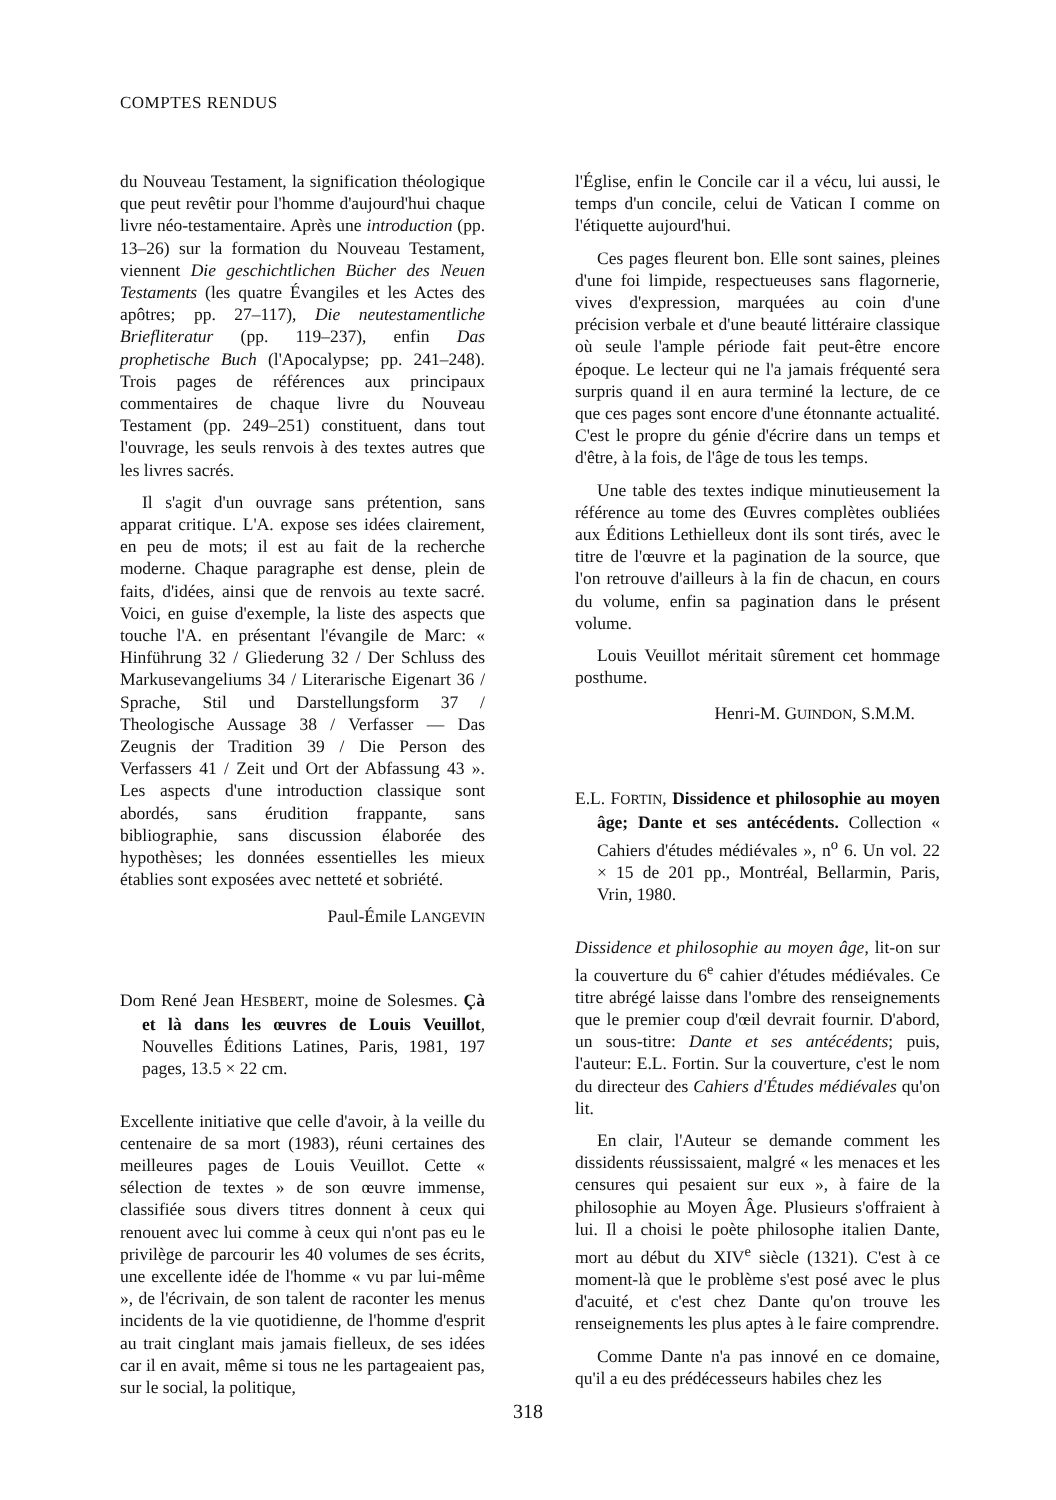COMPTES RENDUS
du Nouveau Testament, la signification théologique que peut revêtir pour l'homme d'aujourd'hui chaque livre néo-testamentaire. Après une introduction (pp. 13–26) sur la formation du Nouveau Testament, viennent Die geschichtlichen Bücher des Neuen Testaments (les quatre Évangiles et les Actes des apôtres; pp. 27–117), Die neutestamentliche Briefliteratur (pp. 119–237), enfin Das prophetische Buch (l'Apocalypse; pp. 241–248). Trois pages de références aux principaux commentaires de chaque livre du Nouveau Testament (pp. 249–251) constituent, dans tout l'ouvrage, les seuls renvois à des textes autres que les livres sacrés.
Il s'agit d'un ouvrage sans prétention, sans apparat critique. L'A. expose ses idées clairement, en peu de mots; il est au fait de la recherche moderne. Chaque paragraphe est dense, plein de faits, d'idées, ainsi que de renvois au texte sacré. Voici, en guise d'exemple, la liste des aspects que touche l'A. en présentant l'évangile de Marc: « Hinführung 32 / Gliederung 32 / Der Schluss des Markusevangeliums 34 / Literarische Eigenart 36 / Sprache, Stil und Darstellungsform 37 / Theologische Aussage 38 / Verfasser — Das Zeugnis der Tradition 39 / Die Person des Verfassers 41 / Zeit und Ort der Abfassung 43 ». Les aspects d'une introduction classique sont abordés, sans érudition frappante, sans bibliographie, sans discussion élaborée des hypothèses; les données essentielles les mieux établies sont exposées avec netteté et sobriété.
Paul-Émile LANGEVIN
Dom René Jean HESBERT, moine de Solesmes. Çà et là dans les œuvres de Louis Veuillot, Nouvelles Éditions Latines, Paris, 1981, 197 pages, 13.5 × 22 cm.
Excellente initiative que celle d'avoir, à la veille du centenaire de sa mort (1983), réuni certaines des meilleures pages de Louis Veuillot. Cette « sélection de textes » de son œuvre immense, classifiée sous divers titres donnent à ceux qui renouent avec lui comme à ceux qui n'ont pas eu le privilège de parcourir les 40 volumes de ses écrits, une excellente idée de l'homme « vu par lui-même », de l'écrivain, de son talent de raconter les menus incidents de la vie quotidienne, de l'homme d'esprit au trait cinglant mais jamais fielleux, de ses idées car il en avait, même si tous ne les partageaient pas, sur le social, la politique,
l'Église, enfin le Concile car il a vécu, lui aussi, le temps d'un concile, celui de Vatican I comme on l'étiquette aujourd'hui.
Ces pages fleurent bon. Elle sont saines, pleines d'une foi limpide, respectueuses sans flagornerie, vives d'expression, marquées au coin d'une précision verbale et d'une beauté littéraire classique où seule l'ample période fait peut-être encore époque. Le lecteur qui ne l'a jamais fréquenté sera surpris quand il en aura terminé la lecture, de ce que ces pages sont encore d'une étonnante actualité. C'est le propre du génie d'écrire dans un temps et d'être, à la fois, de l'âge de tous les temps.
Une table des textes indique minutieusement la référence au tome des Œuvres complètes oubliées aux Éditions Lethielleux dont ils sont tirés, avec le titre de l'œuvre et la pagination de la source, que l'on retrouve d'ailleurs à la fin de chacun, en cours du volume, enfin sa pagination dans le présent volume.
Louis Veuillot méritait sûrement cet hommage posthume.
Henri-M. GUINDON, S.M.M.
E.L. FORTIN, Dissidence et philosophie au moyen âge; Dante et ses antécédents. Collection « Cahiers d'études médiévales », n<sup>o</sup> 6. Un vol. 22 × 15 de 201 pp., Montréal, Bellarmin, Paris, Vrin, 1980.
Dissidence et philosophie au moyen âge, lit-on sur la couverture du 6<sup>e</sup> cahier d'études médiévales. Ce titre abrégé laisse dans l'ombre des renseignements que le premier coup d'œil devrait fournir. D'abord, un sous-titre: Dante et ses antécédents; puis, l'auteur: E.L. Fortin. Sur la couverture, c'est le nom du directeur des Cahiers d'Études médiévales qu'on lit.
En clair, l'Auteur se demande comment les dissidents réussissaient, malgré « les menaces et les censures qui pesaient sur eux », à faire de la philosophie au Moyen Âge. Plusieurs s'offraient à lui. Il a choisi le poète philosophe italien Dante, mort au début du XIV<sup>e</sup> siècle (1321). C'est à ce moment-là que le problème s'est posé avec le plus d'acuité, et c'est chez Dante qu'on trouve les renseignements les plus aptes à le faire comprendre.
Comme Dante n'a pas innové en ce domaine, qu'il a eu des prédécesseurs habiles chez les
318